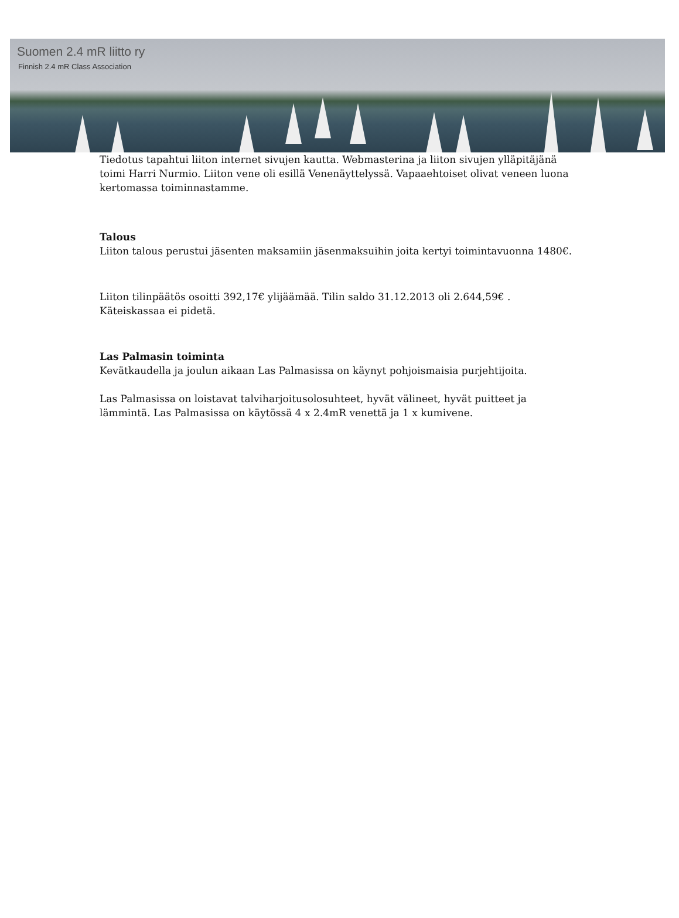Suomen 2.4 mR liitto ry
Finnish 2.4 mR Class Association
Tiedotus tapahtui liiton internet sivujen kautta. Webmasterina ja liiton sivujen ylläpitäjänä toimi Harri Nurmio. Liiton vene oli esillä Venenäyttelyssä. Vapaaehtoiset olivat veneen luona kertomassa toiminnastamme.
Talous
Liiton talous perustui jäsenten maksamiin jäsenmaksuihin joita kertyi toimintavuonna 1480€.
Liiton tilinpäätös osoitti 392,17€ ylijäämää. Tilin saldo 31.12.2013 oli 2.644,59€ . Käteiskassaa ei pidetä.
Las Palmasin toiminta
Kevätkaudella ja joulun aikaan Las Palmasissa on käynyt pohjoismaisia purjehtijoita.
Las Palmasissa on loistavat talviharjoitusolosuhteet, hyvät välineet, hyvät puitteet ja lämmintä. Las Palmasissa on käytössä 4 x 2.4mR venettä ja 1 x kumivene.